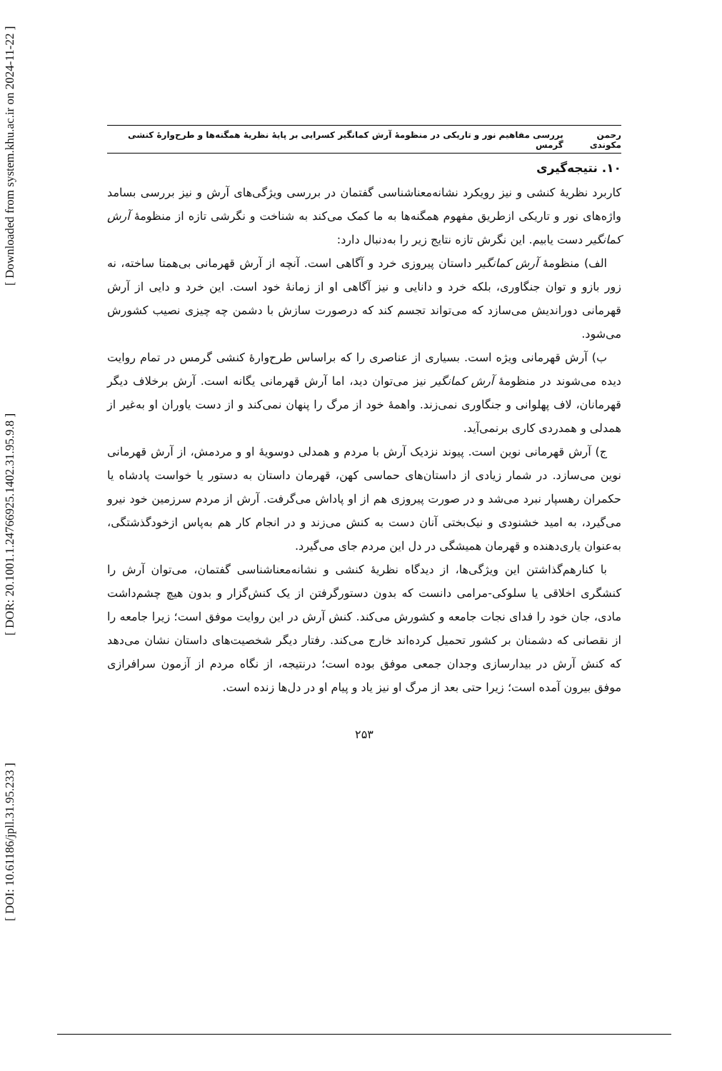[ Downloaded from system.khu.ac.ir on 2024-11-22 ]
[ DOR: 20.1001.1.24766925.1402.31.95.9.8 ]
[ DOI: 10.61186/jpll.31.95.233 ]
رحمن مکوندی بررسی مفاهیم نور و تاریکی در منظومهٔ آرش کمانگیر کسرایی بر پایهٔ نظریهٔ همگنه‌ها و طرح‌وارهٔ کنشی گرمس
۱۰. نتیجه‌گیری
کاربرد نظریهٔ کنشی و نیز رویکرد نشانه‌معناشناسی گفتمان در بررسی ویژگی‌های آرش و نیز بررسی بسامد واژه‌های نور و تاریکی ازطریق مفهوم همگنه‌ها به ما کمک می‌کند به شناخت و نگرشی تازه از منظومهٔ آرش کمانگیر دست یابیم. این نگرش تازه نتایج زیر را به‌دنبال دارد:
الف) منظومهٔ آرش کمانگیر داستان پیروزی خرد و آگاهی است. آنچه از آرش قهرمانی بی‌همتا ساخته، نه زور بازو و توان جنگاوری، بلکه خرد و دانایی و نیز آگاهی او از زمانهٔ خود است. این خرد و دایی از آرش قهرمانی دوراندیش می‌سازد که می‌تواند تجسم کند که درصورت سازش با دشمن چه چیزی نصیب کشورش می‌شود.
ب) آرش قهرمانی ویژه است. بسیاری از عناصری را که براساس طرح‌وارهٔ کنشی گرمس در تمام روایت دیده می‌شوند در منظومهٔ آرش کمانگیر نیز می‌توان دید، اما آرش قهرمانی یگانه است. آرش برخلاف دیگر قهرمانان، لاف پهلوانی و جنگاوری نمی‌زند. واهمهٔ خود از مرگ را پنهان نمی‌کند و از دست یاوران او به‌غیر از همدلی و همدردی کاری برنمی‌آید.
ج) آرش قهرمانی نوین است. پیوند نزدیک آرش با مردم و همدلی دوسویهٔ او و مردمش، از آرش قهرمانی نوین می‌سازد. در شمار زیادی از داستان‌های حماسی کهن، قهرمان داستان به دستور یا خواست پادشاه یا حکمران رهسپار نبرد می‌شد و در صورت پیروزی هم از او پاداش می‌گرفت. آرش از مردم سرزمین خود نیرو می‌گیرد، به امید خشنودی و نیک‌بختی آنان دست به کنش می‌زند و در انجام کار هم به‌پاس ازخودگذشتگی، به‌عنوان یاری‌دهنده و قهرمان همیشگی در دل این مردم جای می‌گیرد.
با کنارهم‌گذاشتن این ویژگی‌ها، از دیدگاه نظریهٔ کنشی و نشانه‌معناشناسی گفتمان، می‌توان آرش را کنشگری اخلاقی یا سلوکی-مرامی دانست که بدون دستورگرفتن از یک کنش‌گزار و بدون هیچ چشم‌داشت مادی، جان خود را فدای نجات جامعه و کشورش می‌کند. کنش آرش در این روایت موفق است؛ زیرا جامعه را از نقصانی که دشمنان بر کشور تحمیل کرده‌اند خارج می‌کند. رفتار دیگر شخصیت‌های داستان نشان می‌دهد که کنش آرش در بیدارسازی وجدان جمعی موفق بوده است؛ درنتیجه، از نگاه مردم از آزمون سرافرازی موفق بیرون آمده است؛ زیرا حتی بعد از مرگ او نیز یاد و پیام او در دل‌ها زنده است.
۲۵۳